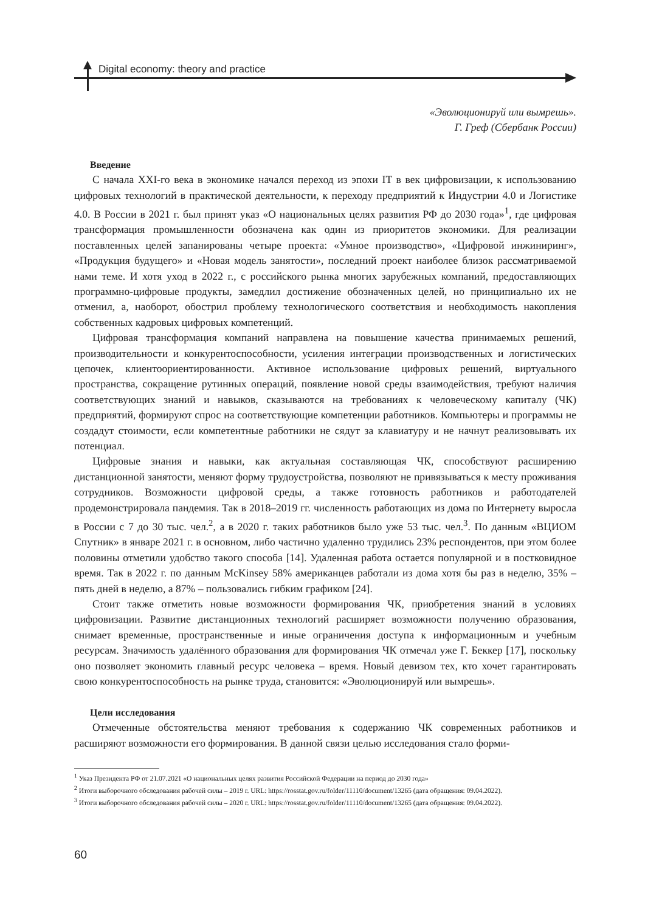Digital economy: theory and practice
«Эволюционируй или вымрешь».
Г. Греф (Сбербанк России)
Введение
С начала XXI-го века в экономике начался переход из эпохи IT в век цифровизации, к использованию цифровых технологий в практической деятельности, к переходу предприятий к Индустрии 4.0 и Логистике 4.0. В России в 2021 г. был принят указ «О национальных целях развития РФ до 2030 года»<sup>1</sup>, где цифровая трансформация промышленности обозначена как один из приоритетов экономики. Для реализации поставленных целей запанированы четыре проекта: «Умное производство», «Цифровой инжиниринг», «Продукция будущего» и «Новая модель занятости», последний проект наиболее близок рассматриваемой нами теме. И хотя уход в 2022 г., с российского рынка многих зарубежных компаний, предоставляющих программно-цифровые продукты, замедлил достижение обозначенных целей, но принципиально их не отменил, а, наоборот, обострил проблему технологического соответствия и необходимость накопления собственных кадровых цифровых компетенций.
Цифровая трансформация компаний направлена на повышение качества принимаемых решений, производительности и конкурентоспособности, усиления интеграции производственных и логистических цепочек, клиентоориентированности. Активное использование цифровых решений, виртуального пространства, сокращение рутинных операций, появление новой среды взаимодействия, требуют наличия соответствующих знаний и навыков, сказываются на требованиях к человеческому капиталу (ЧК) предприятий, формируют спрос на соответствующие компетенции работников. Компьютеры и программы не создадут стоимости, если компетентные работники не сядут за клавиатуру и не начнут реализовывать их потенциал.
Цифровые знания и навыки, как актуальная составляющая ЧК, способствуют расширению дистанционной занятости, меняют форму трудоустройства, позволяют не привязываться к месту проживания сотрудников. Возможности цифровой среды, а также готовность работников и работодателей продемонстрировала пандемия. Так в 2018–2019 гг. численность работающих из дома по Интернету выросла в России с 7 до 30 тыс. чел.<sup>2</sup>, а в 2020 г. таких работников было уже 53 тыс. чел.<sup>3</sup>. По данным «ВЦИОМ Спутник» в январе 2021 г. в основном, либо частично удаленно трудились 23% респондентов, при этом более половины отметили удобство такого способа [14]. Удаленная работа остается популярной и в постковидное время. Так в 2022 г. по данным McKinsey 58% американцев работали из дома хотя бы раз в неделю, 35% – пять дней в неделю, а 87% – пользовались гибким графиком [24].
Стоит также отметить новые возможности формирования ЧК, приобретения знаний в условиях цифровизации. Развитие дистанционных технологий расширяет возможности получению образования, снимает временные, пространственные и иные ограничения доступа к информационным и учебным ресурсам. Значимость удалённого образования для формирования ЧК отмечал уже Г. Беккер [17], поскольку оно позволяет экономить главный ресурс человека – время. Новый девизом тех, кто хочет гарантировать свою конкурентоспособность на рынке труда, становится: «Эволюционируй или вымрешь».
Цели исследования
Отмеченные обстоятельства меняют требования к содержанию ЧК современных работников и расширяют возможности его формирования. В данной связи целью исследования стало форми-
<sup>1</sup> Указ Президента РФ от 21.07.2021 «О национальных целях развития Российской Федерации на период до 2030 года»
<sup>2</sup> Итоги выборочного обследования рабочей силы – 2019 г. URL: https://rosstat.gov.ru/folder/11110/document/13265 (дата обращения: 09.04.2022).
<sup>3</sup> Итоги выборочного обследования рабочей силы – 2020 г. URL: https://rosstat.gov.ru/folder/11110/document/13265 (дата обращения: 09.04.2022).
60